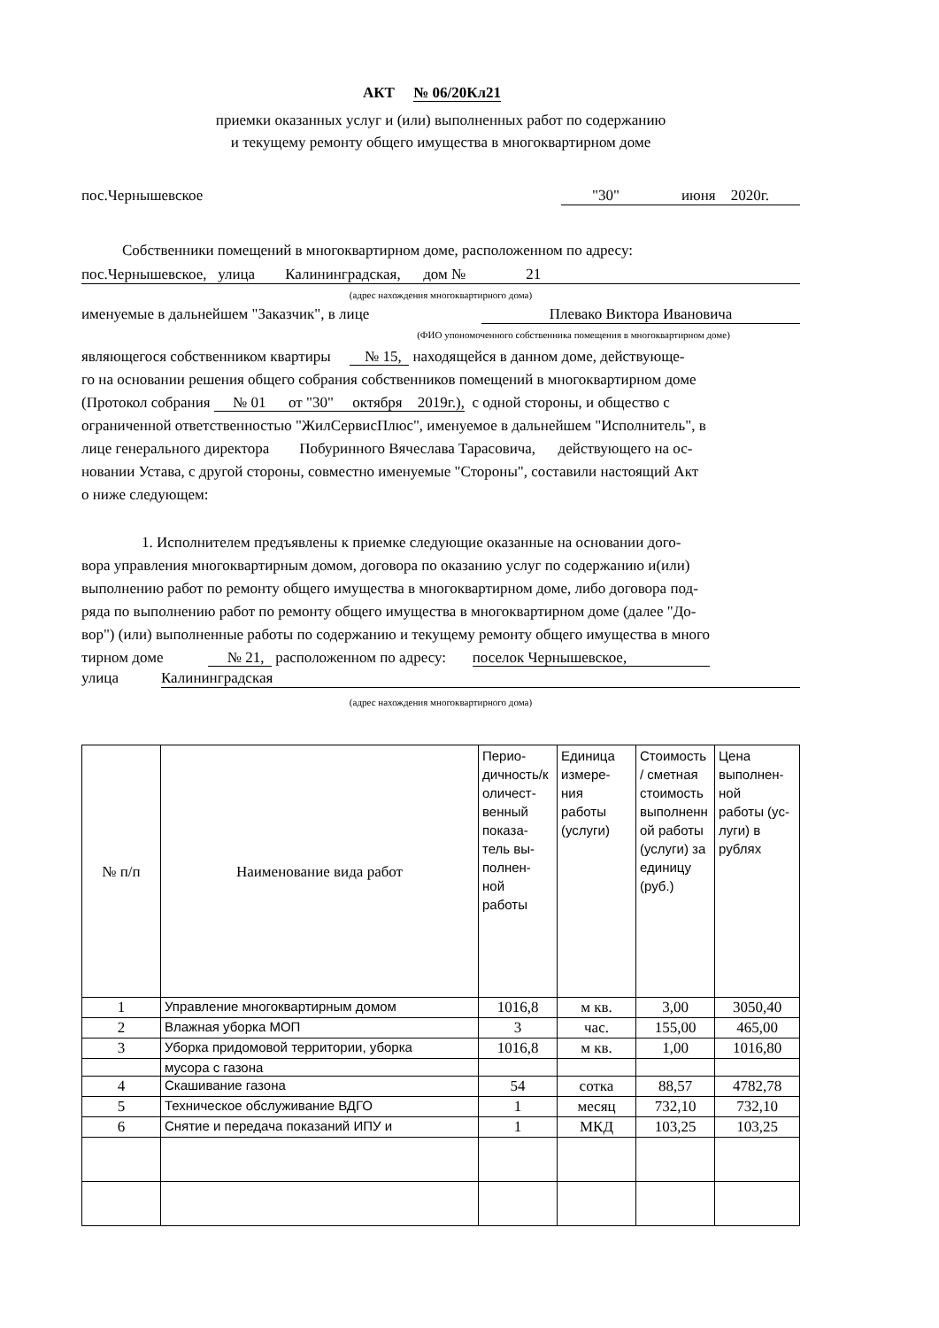АКТ № 06/20Кл21
приемки оказанных услуг и (или) выполненных работ по содержанию
и текущему ремонту общего имущества в многоквартирном доме
пос.Чернышевское "30" июня 2020г.
Собственники помещений в многоквартирном доме, расположенном по адресу:
пос.Чернышевское, улица Калининградская, дом № 21
(адрес нахождения многоквартирного дома)
именуемые в дальнейшем "Заказчик", в лице Плевако Виктора Ивановича
(ФИО упономоченного собственника помещения в многоквартирном доме)
являющегося собственником квартиры № 15, находящейся в данном доме, действующе-
го на основании решения общего собрания собственников помещений в многоквартирном доме
(Протокол собрания № 01 от "30" октября 2019г.), с одной стороны, и общество с
ограниченной ответственностью "ЖилСервисПлюс", именуемое в дальнейшем "Исполнитель", в
лице генерального директора Побуринного Вячеслава Тарасовича, действующего на ос-
новании Устава, с другой стороны, совместно именуемые "Стороны", составили настоящий Акт
о ниже следующем:
1. Исполнителем предъявлены к приемке следующие оказанные на основании дого-
вора управления многоквартирным домом, договора по оказанию услуг по содержанию и(или)
выполнению работ по ремонту общего имущества в многоквартирном доме, либо договора под-
ряда по выполнению работ по ремонту общего имущества в многоквартирном доме (далее "До-
вор") (или) выполненные работы по содержанию и текущему ремонту общего имущества в много
тирном доме № 21, расположенном по адресу: поселок Чернышевское,
улица Калининградская
(адрес нахождения многоквартирного дома)
| № п/п | Наименование вида работ | Перио- дичность/к оличест- венный показа- тель вы- полнен- ной работы | Единица измере- ния работы (услуги) | Стоимость / сметная стоимость выполненн ой работы (услуги) за единицу (руб.) | Цена выполнен- ной работы (ус- луги) в рублях |
| --- | --- | --- | --- | --- | --- |
| 1 | Управление многоквартирным домом | 1016,8 | м кв. | 3,00 | 3050,40 |
| 2 | Влажная уборка МОП | 3 | час. | 155,00 | 465,00 |
| 3 | Уборка придомовой территории, уборка | 1016,8 | м кв. | 1,00 | 1016,80 |
| | мусора с газона | | | | |
| 4 | Скашивание газона | 54 | сотка | 88,57 | 4782,78 |
| 5 | Техническое обслуживание ВДГО | 1 | месяц | 732,10 | 732,10 |
| 6 | Снятие и передача показаний ИПУ и | 1 | МКД | 103,25 | 103,25 |